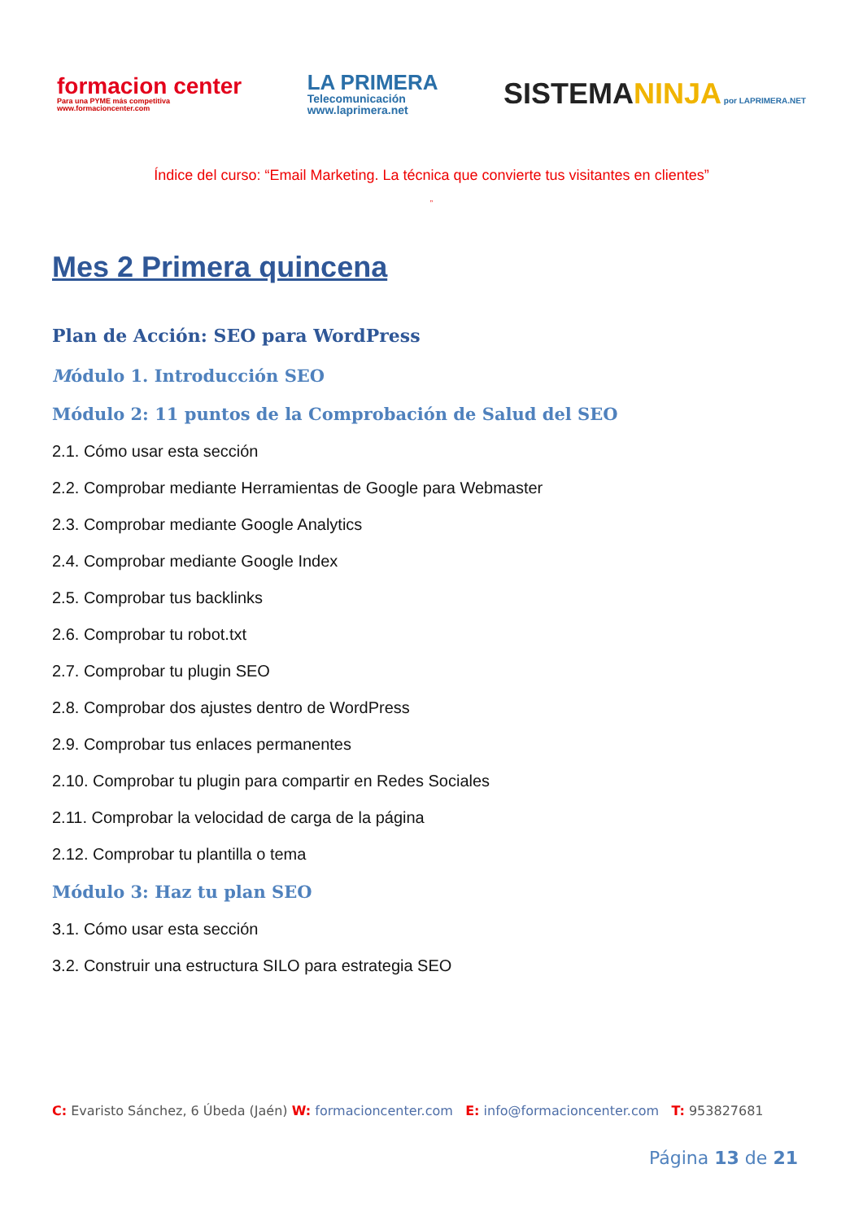formacion center
Para una PYME más competitiva
www.formacioncenter.com
LA PRIMERA
Telecomunicación
www.laprimera.net
SISTEMANINJA por LAPRIMERA.NET
Índice del curso: “Email Marketing. La técnica que convierte tus visitantes en clientes”
”
Mes 2 Primera quincena
Plan de Acción: SEO para WordPress
Módulo 1. Introducción SEO
Módulo 2: 11 puntos de la Comprobación de Salud del SEO
2.1. Cómo usar esta sección
2.2. Comprobar mediante Herramientas de Google para Webmaster
2.3. Comprobar mediante Google Analytics
2.4. Comprobar mediante Google Index
2.5. Comprobar tus backlinks
2.6. Comprobar tu robot.txt
2.7. Comprobar tu plugin SEO
2.8. Comprobar dos ajustes dentro de WordPress
2.9. Comprobar tus enlaces permanentes
2.10. Comprobar tu plugin para compartir en Redes Sociales
2.11. Comprobar la velocidad de carga de la página
2.12. Comprobar tu plantilla o tema
Módulo 3: Haz tu plan SEO
3.1. Cómo usar esta sección
3.2. Construir una estructura SILO para estrategia SEO
C: Evaristo Sánchez, 6 Úbeda (Jaén) W: formacioncenter.com E: info@formacioncenter.com T: 953827681
Página 13 de 21